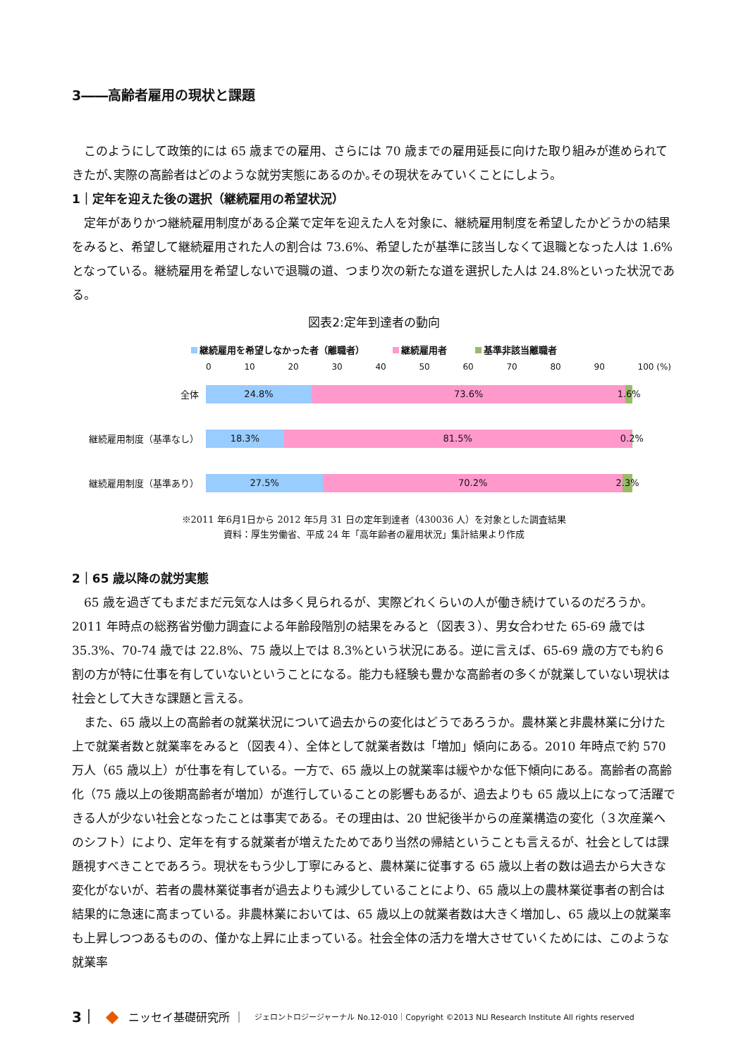3――高齢者雇用の現状と課題
このようにして政策的には 65 歳までの雇用、さらには 70 歳までの雇用延長に向けた取り組みが進められてきたが､実際の高齢者はどのような就労実態にあるのか｡その現状をみていくことにしよう。
1｜定年を迎えた後の選択（継続雇用の希望状況）
定年がありかつ継続雇用制度がある企業で定年を迎えた人を対象に、継続雇用制度を希望したかどうかの結果をみると、希望して継続雇用された人の割合は 73.6%、希望したが基準に該当しなくて退職となった人は 1.6%となっている。継続雇用を希望しないで退職の道、つまり次の新たな道を選択した人は 24.8%といった状況である。
図表2:定年到達者の動向
継続雇用を希望しなかった者（離職者） 継続雇用者 基準非該当離職者
0 10 20 30 40 50 60 70 80 90 100 (%)
全体
24.8% 73.6% 1.6%
継続雇用制度（基準なし）
18.3% 81.5% 0.2%
継続雇用制度（基準あり）
27.5% 70.2% 2.3%
※2011 年6月1日から 2012 年5月 31 日の定年到達者（430036 人）を対象とした調査結果
資料：厚生労働省、平成 24 年「高年齢者の雇用状況」集計結果より作成
2｜65 歳以降の就労実態
65 歳を過ぎてもまだまだ元気な人は多く見られるが、実際どれくらいの人が働き続けているのだろうか。2011 年時点の総務省労働力調査による年齢段階別の結果をみると（図表３）、男女合わせた 65-69 歳では 35.3%、70-74 歳では 22.8%、75 歳以上では 8.3%という状況にある。逆に言えば、65-69 歳の方でも約６割の方が特に仕事を有していないということになる。能力も経験も豊かな高齢者の多くが就業していない現状は社会として大きな課題と言える。
また、65 歳以上の高齢者の就業状況について過去からの変化はどうであろうか。農林業と非農林業に分けた上で就業者数と就業率をみると（図表４）、全体として就業者数は「増加」傾向にある。2010 年時点で約 570 万人（65 歳以上）が仕事を有している。一方で、65 歳以上の就業率は緩やかな低下傾向にある。高齢者の高齢化（75 歳以上の後期高齢者が増加）が進行していることの影響もあるが、過去よりも 65 歳以上になって活躍できる人が少ない社会となったことは事実である。その理由は、20 世紀後半からの産業構造の変化（３次産業へのシフト）により、定年を有する就業者が増えたためであり当然の帰結ということも言えるが、社会としては課題視すべきことであろう。現状をもう少し丁寧にみると、農林業に従事する 65 歳以上者の数は過去から大きな変化がないが、若者の農林業従事者が過去よりも減少していることにより、65 歳以上の農林業従事者の割合は結果的に急速に高まっている。非農林業においては、65 歳以上の就業者数は大きく増加し、65 歳以上の就業率も上昇しつつあるものの、僅かな上昇に止まっている。社会全体の活力を増大させていくためには、このような就業率
3｜ ◆ ニッセイ基礎研究所 ｜ ジェロントロジージャーナル No.12-010｜Copyright ©2013 NLI Research Institute All rights reserved